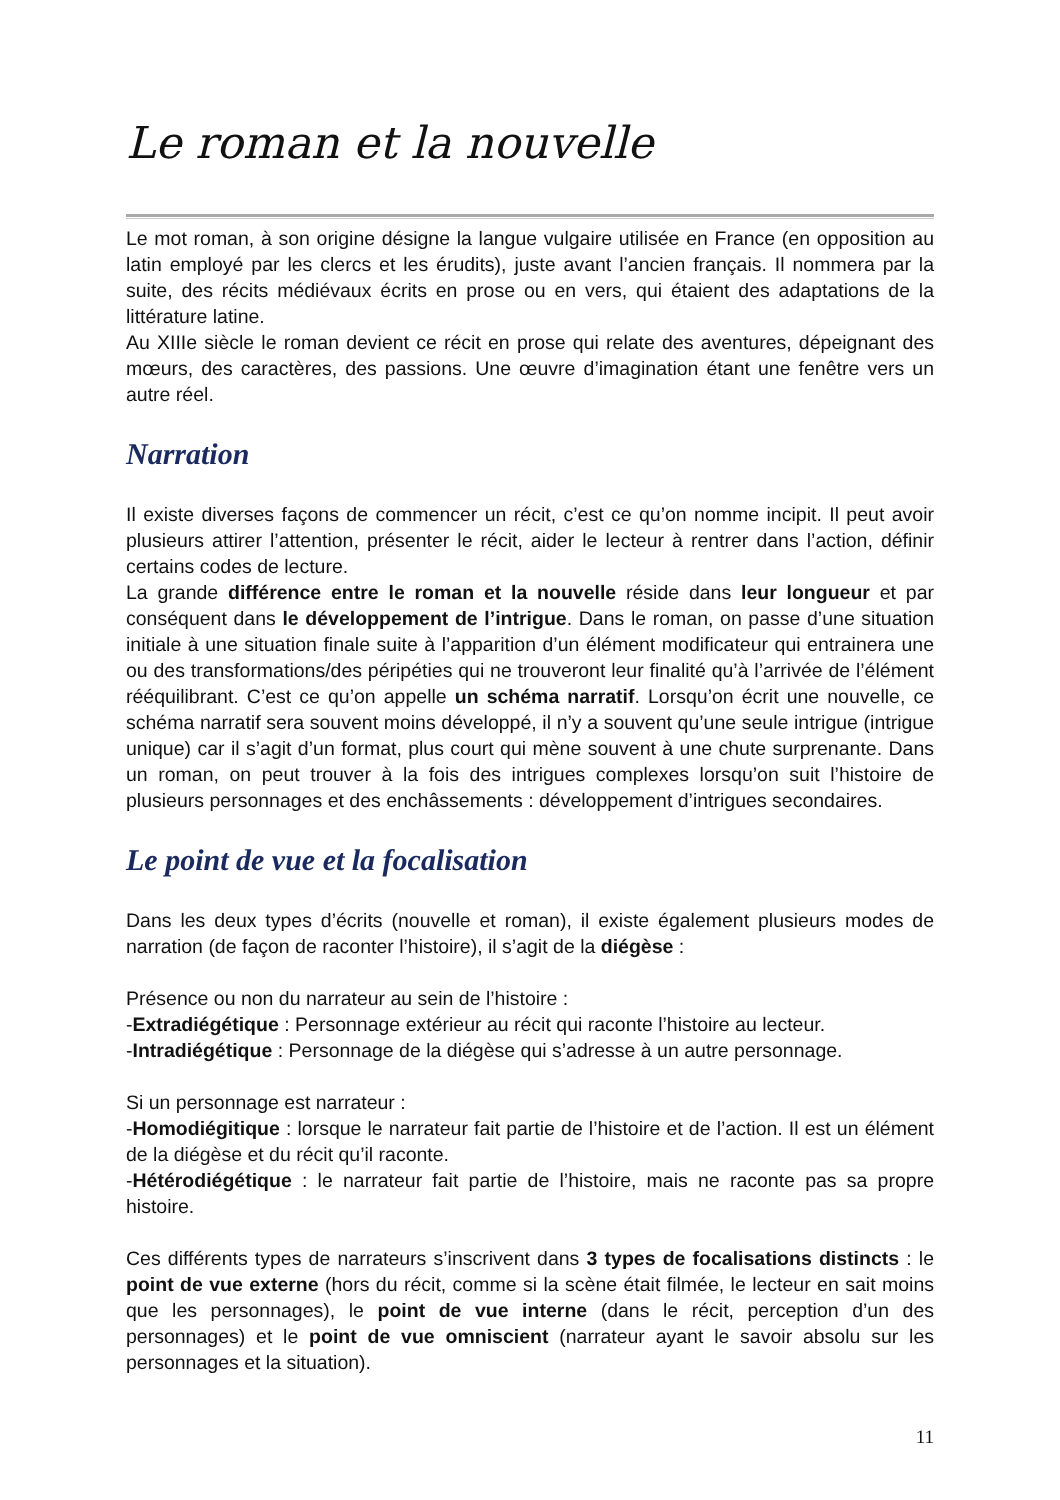Le roman et la nouvelle
Le mot roman, à son origine désigne la langue vulgaire utilisée en France (en opposition au latin employé par les clercs et les érudits), juste avant l’ancien français. Il nommera par la suite, des récits médiévaux écrits en prose ou en vers, qui étaient des adaptations de la littérature latine.
Au XIIIe siècle le roman devient ce récit en prose qui relate des aventures, dépeignant des mœurs, des caractères, des passions. Une œuvre d’imagination étant une fenêtre vers un autre réel.
Narration
Il existe diverses façons de commencer un récit, c’est ce qu’on nomme incipit. Il peut avoir plusieurs attirer l’attention, présenter le récit, aider le lecteur à rentrer dans l’action, définir certains codes de lecture.
La grande différence entre le roman et la nouvelle réside dans leur longueur et par conséquent dans le développement de l’intrigue. Dans le roman, on passe d’une situation initiale à une situation finale suite à l’apparition d’un élément modificateur qui entrainera une ou des transformations/des péripéties qui ne trouveront leur finalité qu’à l’arrivée de l’élément rééquilibrant. C’est ce qu’on appelle un schéma narratif. Lorsqu’on écrit une nouvelle, ce schéma narratif sera souvent moins développé, il n’y a souvent qu’une seule intrigue (intrigue unique) car il s’agit d’un format, plus court qui mène souvent à une chute surprenante. Dans un roman, on peut trouver à la fois des intrigues complexes lorsqu’on suit l’histoire de plusieurs personnages et des enchâssements : développement d’intrigues secondaires.
Le point de vue et la focalisation
Dans les deux types d’écrits (nouvelle et roman), il existe également plusieurs modes de narration (de façon de raconter l’histoire), il s’agit de la diégèse :
Présence ou non du narrateur au sein de l’histoire :
-Extradiégétique : Personnage extérieur au récit qui raconte l’histoire au lecteur.
-Intradiégétique : Personnage de la diégèse qui s’adresse à un autre personnage.
Si un personnage est narrateur :
-Homodiégitique : lorsque le narrateur fait partie de l’histoire et de l’action. Il est un élément de la diégèse et du récit qu’il raconte.
-Hétérodiégétique : le narrateur fait partie de l’histoire, mais ne raconte pas sa propre histoire.
Ces différents types de narrateurs s’inscrivent dans 3 types de focalisations distincts : le point de vue externe (hors du récit, comme si la scène était filmée, le lecteur en sait moins que les personnages), le point de vue interne (dans le récit, perception d’un des personnages) et le point de vue omniscient (narrateur ayant le savoir absolu sur les personnages et la situation).
11